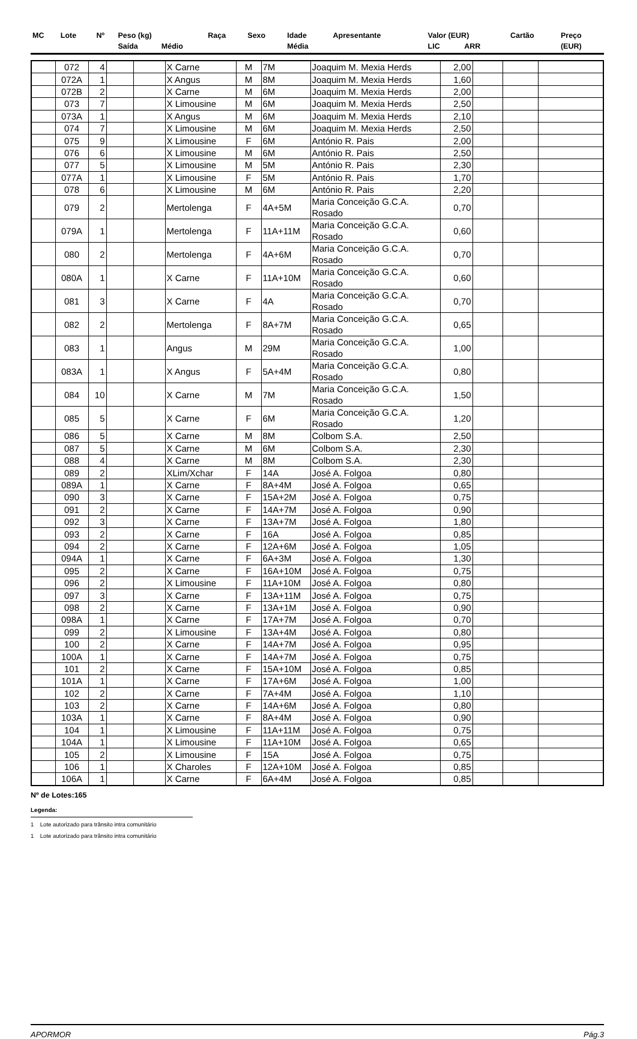| MC | Lote | Nº | Peso (kg) | | Raça | Sexo | Idade | Apresentante | Valor (EUR) | | Cartão | Preço |
| --- | --- | --- | --- | --- | --- | --- | --- | --- | --- | --- | --- | --- |
| | | | Saída | Médio | | | Média | | LIC | ARR | | (EUR) |
| | 072 | 4 | | | X Carne | M | 7M | Joaquim M. Mexia Herds | 2,00 | | | |
| | 072A | 1 | | | X Angus | M | 8M | Joaquim M. Mexia Herds | 1,60 | | | |
| | 072B | 2 | | | X Carne | M | 6M | Joaquim M. Mexia Herds | 2,00 | | | |
| | 073 | 7 | | | X Limousine | M | 6M | Joaquim M. Mexia Herds | 2,50 | | | |
| | 073A | 1 | | | X Angus | M | 6M | Joaquim M. Mexia Herds | 2,10 | | | |
| | 074 | 7 | | | X Limousine | M | 6M | Joaquim M. Mexia Herds | 2,50 | | | |
| | 075 | 9 | | | X Limousine | F | 6M | António R. Pais | 2,00 | | | |
| | 076 | 6 | | | X Limousine | M | 6M | António R. Pais | 2,50 | | | |
| | 077 | 5 | | | X Limousine | M | 5M | António R. Pais | 2,30 | | | |
| | 077A | 1 | | | X Limousine | F | 5M | António R. Pais | 1,70 | | | |
| | 078 | 6 | | | X Limousine | M | 6M | António R. Pais | 2,20 | | | |
| | 079 | 2 | | | Mertolenga | F | 4A+5M | Maria Conceição G.C.A. Rosado | 0,70 | | | |
| | 079A | 1 | | | Mertolenga | F | 11A+11M | Maria Conceição G.C.A. Rosado | 0,60 | | | |
| | 080 | 2 | | | Mertolenga | F | 4A+6M | Maria Conceição G.C.A. Rosado | 0,70 | | | |
| | 080A | 1 | | | X Carne | F | 11A+10M | Maria Conceição G.C.A. Rosado | 0,60 | | | |
| | 081 | 3 | | | X Carne | F | 4A | Maria Conceição G.C.A. Rosado | 0,70 | | | |
| | 082 | 2 | | | Mertolenga | F | 8A+7M | Maria Conceição G.C.A. Rosado | 0,65 | | | |
| | 083 | 1 | | | Angus | M | 29M | Maria Conceição G.C.A. Rosado | 1,00 | | | |
| | 083A | 1 | | | X Angus | F | 5A+4M | Maria Conceição G.C.A. Rosado | 0,80 | | | |
| | 084 | 10 | | | X Carne | M | 7M | Maria Conceição G.C.A. Rosado | 1,50 | | | |
| | 085 | 5 | | | X Carne | F | 6M | Maria Conceição G.C.A. Rosado | 1,20 | | | |
| | 086 | 5 | | | X Carne | M | 8M | Colbom S.A. | 2,50 | | | |
| | 087 | 5 | | | X Carne | M | 6M | Colbom S.A. | 2,30 | | | |
| | 088 | 4 | | | X Carne | M | 8M | Colbom S.A. | 2,30 | | | |
| | 089 | 2 | | | XLim/Xchar | F | 14A | José A. Folgoa | 0,80 | | | |
| | 089A | 1 | | | X Carne | F | 8A+4M | José A. Folgoa | 0,65 | | | |
| | 090 | 3 | | | X Carne | F | 15A+2M | José A. Folgoa | 0,75 | | | |
| | 091 | 2 | | | X Carne | F | 14A+7M | José A. Folgoa | 0,90 | | | |
| | 092 | 3 | | | X Carne | F | 13A+7M | José A. Folgoa | 1,80 | | | |
| | 093 | 2 | | | X Carne | F | 16A | José A. Folgoa | 0,85 | | | |
| | 094 | 2 | | | X Carne | F | 12A+6M | José A. Folgoa | 1,05 | | | |
| | 094A | 1 | | | X Carne | F | 6A+3M | José A. Folgoa | 1,30 | | | |
| | 095 | 2 | | | X Carne | F | 16A+10M | José A. Folgoa | 0,75 | | | |
| | 096 | 2 | | | X Limousine | F | 11A+10M | José A. Folgoa | 0,80 | | | |
| | 097 | 3 | | | X Carne | F | 13A+11M | José A. Folgoa | 0,75 | | | |
| | 098 | 2 | | | X Carne | F | 13A+1M | José A. Folgoa | 0,90 | | | |
| | 098A | 1 | | | X Carne | F | 17A+7M | José A. Folgoa | 0,70 | | | |
| | 099 | 2 | | | X Limousine | F | 13A+4M | José A. Folgoa | 0,80 | | | |
| | 100 | 2 | | | X Carne | F | 14A+7M | José A. Folgoa | 0,95 | | | |
| | 100A | 1 | | | X Carne | F | 14A+7M | José A. Folgoa | 0,75 | | | |
| | 101 | 2 | | | X Carne | F | 15A+10M | José A. Folgoa | 0,85 | | | |
| | 101A | 1 | | | X Carne | F | 17A+6M | José A. Folgoa | 1,00 | | | |
| | 102 | 2 | | | X Carne | F | 7A+4M | José A. Folgoa | 1,10 | | | |
| | 103 | 2 | | | X Carne | F | 14A+6M | José A. Folgoa | 0,80 | | | |
| | 103A | 1 | | | X Carne | F | 8A+4M | José A. Folgoa | 0,90 | | | |
| | 104 | 1 | | | X Limousine | F | 11A+11M | José A. Folgoa | 0,75 | | | |
| | 104A | 1 | | | X Limousine | F | 11A+10M | José A. Folgoa | 0,65 | | | |
| | 105 | 2 | | | X Limousine | F | 15A | José A. Folgoa | 0,75 | | | |
| | 106 | 1 | | | X Charoles | F | 12A+10M | José A. Folgoa | 0,85 | | | |
| | 106A | 1 | | | X Carne | F | 6A+4M | José A. Folgoa | 0,85 | | | |
Nº de Lotes:165
Legenda:
1 Lote autorizado para trânsito intra comunitário
1 Lote autorizado para trânsito intra comunitário
APORMOR Pág.3